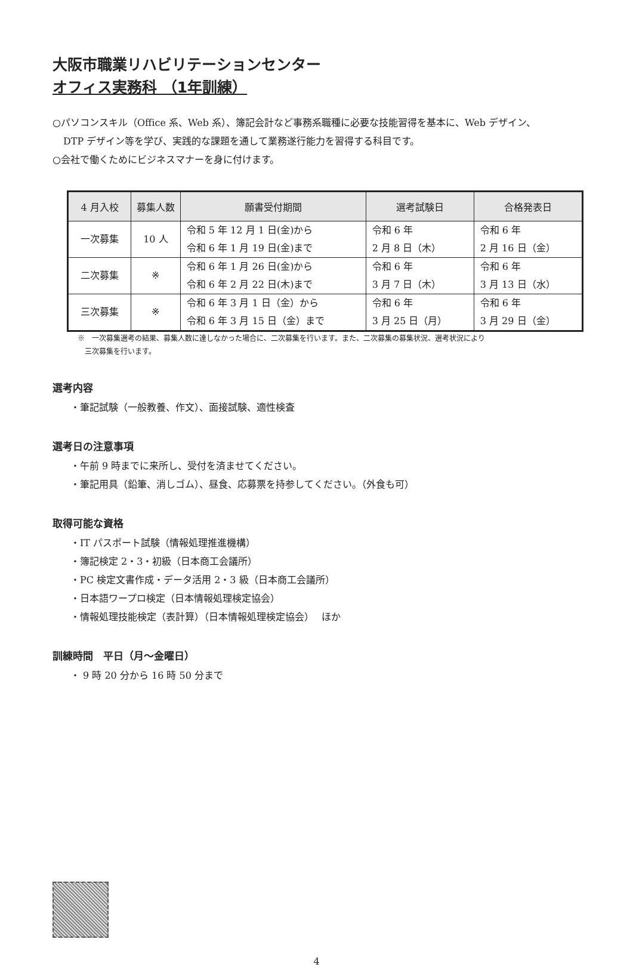大阪市職業リハビリテーションセンター
オフィス実務科 （1年訓練）
○パソコンスキル（Office 系、Web 系）、簿記会計など事務系職種に必要な技能習得を基本に、Web デザイン、
DTP デザイン等を学び、実践的な課題を通して業務遂行能力を習得する科目です。
○会社で働くためにビジネスマナーを身に付けます。
| 4 月入校 | 募集人数 | 願書受付期間 | 選考試験日 | 合格発表日 |
| --- | --- | --- | --- | --- |
| 一次募集 | 10 人 | 令和 5 年 12 月 1 日(金)から 令和 6 年 1 月 19 日(金)まで | 令和 6 年 2 月 8 日（木） | 令和 6 年 2 月 16 日（金） |
| 二次募集 | ※ | 令和 6 年 1 月 26 日(金)から 令和 6 年 2 月 22 日(木)まで | 令和 6 年 3 月 7 日（木） | 令和 6 年 3 月 13 日（水） |
| 三次募集 | ※ | 令和 6 年 3 月 1 日（金）から 令和 6 年 3 月 15 日（金）まで | 令和 6 年 3 月 25 日（月） | 令和 6 年 3 月 29 日（金） |
※　一次募集選考の結果、募集人数に達しなかった場合に、二次募集を行います。また、二次募集の募集状況、選考状況により
　三次募集を行います。
選考内容
・筆記試験（一般教養、作文）、面接試験、適性検査
選考日の注意事項
・午前 9 時までに来所し、受付を済ませてください。
・筆記用具（鉛筆、消しゴム）、昼食、応募票を持参してください。（外食も可）
取得可能な資格
・IT パスポート試験（情報処理推進機構）
・簿記検定 2・3・初級（日本商工会議所）
・PC 検定文書作成・データ活用 2・3 級（日本商工会議所）
・日本語ワープロ検定（日本情報処理検定協会）
・情報処理技能検定（表計算）（日本情報処理検定協会）　 ほか
訓練時間　平日（月～金曜日）
・ 9 時 20 分から 16 時 50 分まで
4